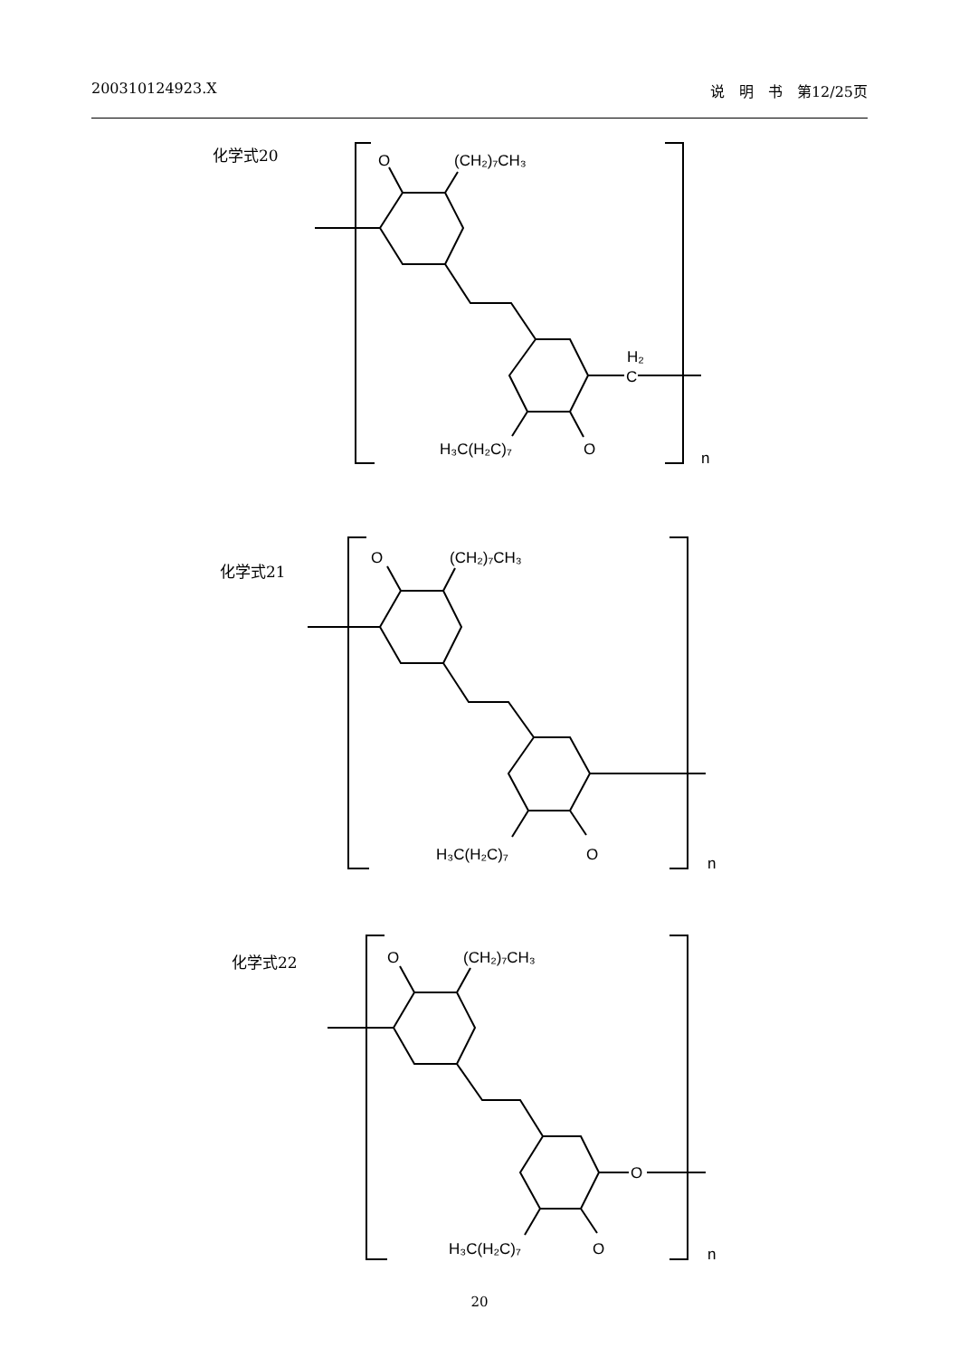200310124923.X 说　明　书　第12/25页
化学式20
O
(CH₂)₇CH₃
H₂
C
H₃C(H₂C)₇
O
n
化学式21
O
(CH₂)₇CH₃
H₃C(H₂C)₇
O
n
化学式22
O
(CH₂)₇CH₃
O
H₃C(H₂C)₇
O
n
20